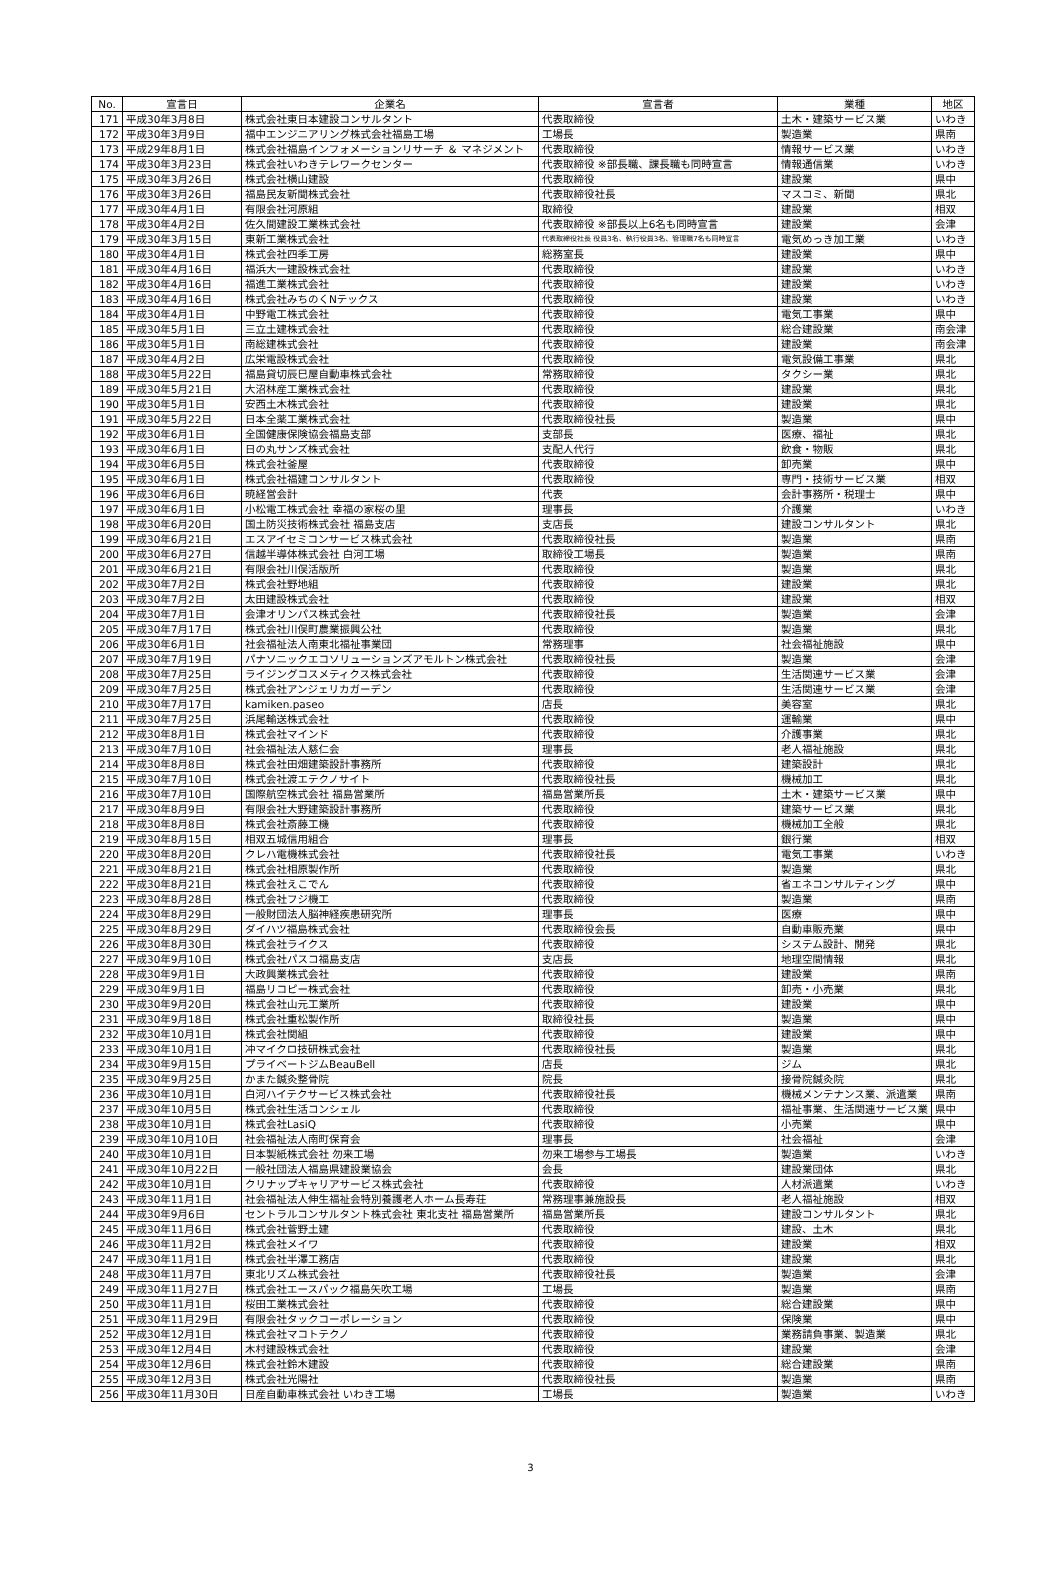| No. | 宣言日 | 企業名 | 宣言者 | 業種 | 地区 |
| --- | --- | --- | --- | --- | --- |
| 171 | 平成30年3月8日 | 株式会社東日本建設コンサルタント | 代表取締役 | 土木・建築サービス業 | いわき |
| 172 | 平成30年3月9日 | 福中エンジニアリング株式会社福島工場 | 工場長 | 製造業 | 県南 |
| 173 | 平成29年8月1日 | 株式会社福島インフォメーションリサーチ ＆ マネジメント | 代表取締役 | 情報サービス業 | いわき |
| 174 | 平成30年3月23日 | 株式会社いわきテレワークセンター | 代表取締役 ※部長職、課長職も同時宣言 | 情報通信業 | いわき |
| 175 | 平成30年3月26日 | 株式会社横山建設 | 代表取締役 | 建設業 | 県中 |
| 176 | 平成30年3月26日 | 福島民友新聞株式会社 | 代表取締役社長 | マスコミ、新聞 | 県北 |
| 177 | 平成30年4月1日 | 有限会社河原組 | 取締役 | 建設業 | 相双 |
| 178 | 平成30年4月2日 | 佐久間建設工業株式会社 | 代表取締役 ※部長以上6名も同時宣言 | 建設業 | 会津 |
| 179 | 平成30年3月15日 | 東新工業株式会社 | 代表取締役社長 役員3名、執行役員3名、管理職7名も同時宣言 | 電気めっき加工業 | いわき |
| 180 | 平成30年4月1日 | 株式会社四季工房 | 総務室長 | 建設業 | 県中 |
| 181 | 平成30年4月16日 | 福浜大一建設株式会社 | 代表取締役 | 建設業 | いわき |
| 182 | 平成30年4月16日 | 福進工業株式会社 | 代表取締役 | 建設業 | いわき |
| 183 | 平成30年4月16日 | 株式会社みちのくNテックス | 代表取締役 | 建設業 | いわき |
| 184 | 平成30年4月1日 | 中野電工株式会社 | 代表取締役 | 電気工事業 | 県中 |
| 185 | 平成30年5月1日 | 三立土建株式会社 | 代表取締役 | 総合建設業 | 南会津 |
| 186 | 平成30年5月1日 | 南総建株式会社 | 代表取締役 | 建設業 | 南会津 |
| 187 | 平成30年4月2日 | 広栄電設株式会社 | 代表取締役 | 電気設備工事業 | 県北 |
| 188 | 平成30年5月22日 | 福島貸切辰巳屋自動車株式会社 | 常務取締役 | タクシー業 | 県北 |
| 189 | 平成30年5月21日 | 大沼林産工業株式会社 | 代表取締役 | 建設業 | 県北 |
| 190 | 平成30年5月1日 | 安西土木株式会社 | 代表取締役 | 建設業 | 県北 |
| 191 | 平成30年5月22日 | 日本全薬工業株式会社 | 代表取締役社長 | 製造業 | 県中 |
| 192 | 平成30年6月1日 | 全国健康保険協会福島支部 | 支部長 | 医療、福祉 | 県北 |
| 193 | 平成30年6月1日 | 日の丸サンズ株式会社 | 支配人代行 | 飲食・物販 | 県北 |
| 194 | 平成30年6月5日 | 株式会社釜屋 | 代表取締役 | 卸売業 | 県中 |
| 195 | 平成30年6月1日 | 株式会社福建コンサルタント | 代表取締役 | 専門・技術サービス業 | 相双 |
| 196 | 平成30年6月6日 | 暁経営会計 | 代表 | 会計事務所・税理士 | 県中 |
| 197 | 平成30年6月1日 | 小松電工株式会社 幸福の家桜の里 | 理事長 | 介護業 | いわき |
| 198 | 平成30年6月20日 | 国土防災技術株式会社 福島支店 | 支店長 | 建設コンサルタント | 県北 |
| 199 | 平成30年6月21日 | エスアイセミコンサービス株式会社 | 代表取締役社長 | 製造業 | 県南 |
| 200 | 平成30年6月27日 | 信越半導体株式会社 白河工場 | 取締役工場長 | 製造業 | 県南 |
| 201 | 平成30年6月21日 | 有限会社川俣活版所 | 代表取締役 | 製造業 | 県北 |
| 202 | 平成30年7月2日 | 株式会社野地組 | 代表取締役 | 建設業 | 県北 |
| 203 | 平成30年7月2日 | 太田建設株式会社 | 代表取締役 | 建設業 | 相双 |
| 204 | 平成30年7月1日 | 会津オリンパス株式会社 | 代表取締役社長 | 製造業 | 会津 |
| 205 | 平成30年7月17日 | 株式会社川俣町農業振興公社 | 代表取締役 | 製造業 | 県北 |
| 206 | 平成30年6月1日 | 社会福祉法人南東北福祉事業団 | 常務理事 | 社会福祉施設 | 県中 |
| 207 | 平成30年7月19日 | パナソニックエコソリューションズアモルトン株式会社 | 代表取締役社長 | 製造業 | 会津 |
| 208 | 平成30年7月25日 | ライジングコスメティクス株式会社 | 代表取締役 | 生活関連サービス業 | 会津 |
| 209 | 平成30年7月25日 | 株式会社アンジェリカガーデン | 代表取締役 | 生活関連サービス業 | 会津 |
| 210 | 平成30年7月17日 | kamiken.paseo | 店長 | 美容室 | 県北 |
| 211 | 平成30年7月25日 | 浜尾輸送株式会社 | 代表取締役 | 運輸業 | 県中 |
| 212 | 平成30年8月1日 | 株式会社マインド | 代表取締役 | 介護事業 | 県北 |
| 213 | 平成30年7月10日 | 社会福祉法人慈仁会 | 理事長 | 老人福祉施設 | 県北 |
| 214 | 平成30年8月8日 | 株式会社田畑建築設計事務所 | 代表取締役 | 建築設計 | 県北 |
| 215 | 平成30年7月10日 | 株式会社渡エテクノサイト | 代表取締役社長 | 機械加工 | 県北 |
| 216 | 平成30年7月10日 | 国際航空株式会社 福島営業所 | 福島営業所長 | 土木・建築サービス業 | 県中 |
| 217 | 平成30年8月9日 | 有限会社大野建築設計事務所 | 代表取締役 | 建築サービス業 | 県北 |
| 218 | 平成30年8月8日 | 株式会社斎藤工機 | 代表取締役 | 機械加工全般 | 県北 |
| 219 | 平成30年8月15日 | 相双五城信用組合 | 理事長 | 銀行業 | 相双 |
| 220 | 平成30年8月20日 | クレハ電機株式会社 | 代表取締役社長 | 電気工事業 | いわき |
| 221 | 平成30年8月21日 | 株式会社相原製作所 | 代表取締役 | 製造業 | 県北 |
| 222 | 平成30年8月21日 | 株式会社えこでん | 代表取締役 | 省エネコンサルティング | 県中 |
| 223 | 平成30年8月28日 | 株式会社フジ機工 | 代表取締役 | 製造業 | 県南 |
| 224 | 平成30年8月29日 | 一般財団法人脳神経疾患研究所 | 理事長 | 医療 | 県中 |
| 225 | 平成30年8月29日 | ダイハツ福島株式会社 | 代表取締役会長 | 自動車販売業 | 県中 |
| 226 | 平成30年8月30日 | 株式会社ライクス | 代表取締役 | システム設計、開発 | 県北 |
| 227 | 平成30年9月10日 | 株式会社パスコ福島支店 | 支店長 | 地理空間情報 | 県北 |
| 228 | 平成30年9月1日 | 大政興業株式会社 | 代表取締役 | 建設業 | 県南 |
| 229 | 平成30年9月1日 | 福島リコピー株式会社 | 代表取締役 | 卸売・小売業 | 県北 |
| 230 | 平成30年9月20日 | 株式会社山元工業所 | 代表取締役 | 建設業 | 県中 |
| 231 | 平成30年9月18日 | 株式会社重松製作所 | 取締役社長 | 製造業 | 県中 |
| 232 | 平成30年10月1日 | 株式会社関組 | 代表取締役 | 建設業 | 県中 |
| 233 | 平成30年10月1日 | 冲マイクロ技研株式会社 | 代表取締役社長 | 製造業 | 県北 |
| 234 | 平成30年9月15日 | プライベートジムBeauBell | 店長 | ジム | 県北 |
| 235 | 平成30年9月25日 | かまた鍼灸整骨院 | 院長 | 接骨院鍼灸院 | 県北 |
| 236 | 平成30年10月1日 | 白河ハイテクサービス株式会社 | 代表取締役社長 | 機械メンテナンス業、派遣業 | 県南 |
| 237 | 平成30年10月5日 | 株式会社生活コンシェル | 代表取締役 | 福祉事業、生活関連サービス業 | 県中 |
| 238 | 平成30年10月1日 | 株式会社LasiQ | 代表取締役 | 小売業 | 県中 |
| 239 | 平成30年10月10日 | 社会福祉法人南町保育会 | 理事長 | 社会福祉 | 会津 |
| 240 | 平成30年10月1日 | 日本製紙株式会社 勿来工場 | 勿来工場参与工場長 | 製造業 | いわき |
| 241 | 平成30年10月22日 | 一般社団法人福島県建設業協会 | 会長 | 建設業団体 | 県北 |
| 242 | 平成30年10月1日 | クリナップキャリアサービス株式会社 | 代表取締役 | 人材派遣業 | いわき |
| 243 | 平成30年11月1日 | 社会福祉法人伸生福祉会特別養護老人ホーム長寿荘 | 常務理事兼施設長 | 老人福祉施設 | 相双 |
| 244 | 平成30年9月6日 | セントラルコンサルタント株式会社 東北支社 福島営業所 | 福島営業所長 | 建設コンサルタント | 県北 |
| 245 | 平成30年11月6日 | 株式会社菅野土建 | 代表取締役 | 建設、土木 | 県北 |
| 246 | 平成30年11月2日 | 株式会社メイワ | 代表取締役 | 建設業 | 相双 |
| 247 | 平成30年11月1日 | 株式会社半澤工務店 | 代表取締役 | 建設業 | 県北 |
| 248 | 平成30年11月7日 | 東北リズム株式会社 | 代表取締役社長 | 製造業 | 会津 |
| 249 | 平成30年11月27日 | 株式会社エースパック福島矢吹工場 | 工場長 | 製造業 | 県南 |
| 250 | 平成30年11月1日 | 桜田工業株式会社 | 代表取締役 | 総合建設業 | 県中 |
| 251 | 平成30年11月29日 | 有限会社タックコーポレーション | 代表取締役 | 保険業 | 県中 |
| 252 | 平成30年12月1日 | 株式会社マコトテクノ | 代表取締役 | 業務請負事業、製造業 | 県北 |
| 253 | 平成30年12月4日 | 木村建設株式会社 | 代表取締役 | 建設業 | 会津 |
| 254 | 平成30年12月6日 | 株式会社鈴木建設 | 代表取締役 | 総合建設業 | 県南 |
| 255 | 平成30年12月3日 | 株式会社光陽社 | 代表取締役社長 | 製造業 | 県南 |
| 256 | 平成30年11月30日 | 日産自動車株式会社 いわき工場 | 工場長 | 製造業 | いわき |
3